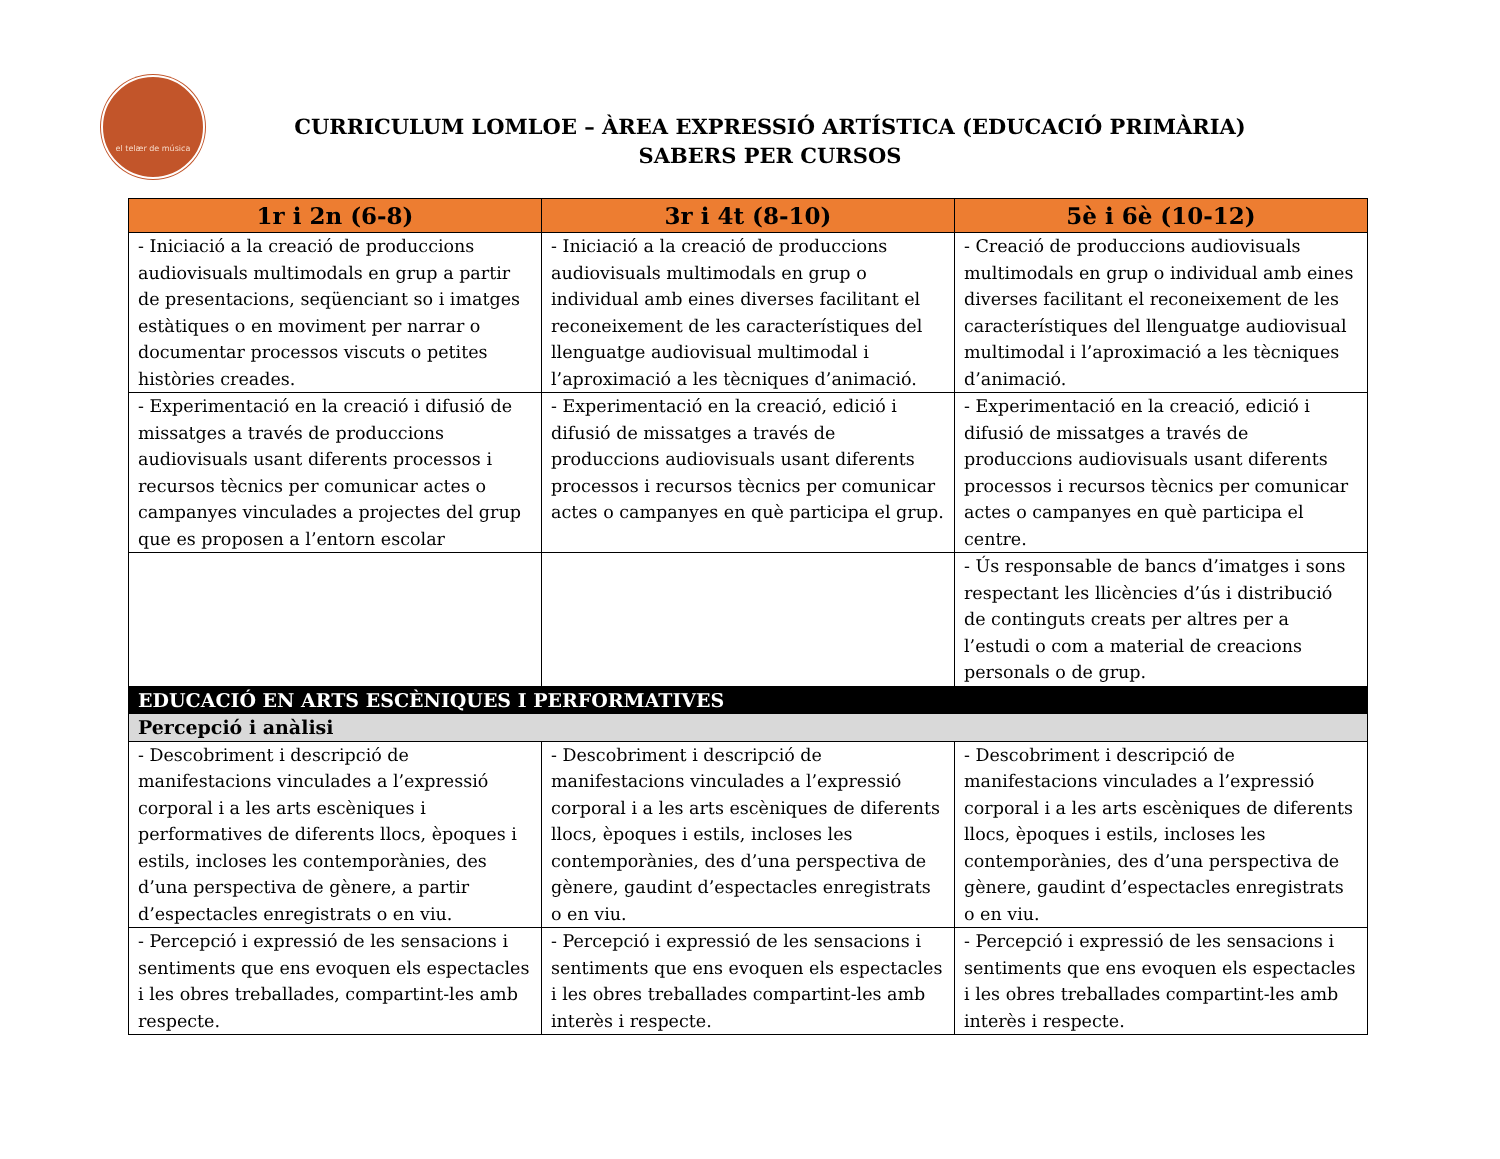el telær de música
CURRICULUM LOMLOE – ÀREA EXPRESSIÓ ARTÍSTICA (EDUCACIÓ PRIMÀRIA)
SABERS PER CURSOS
| 1r i 2n (6-8) | 3r i 4t (8-10) | 5è i 6è (10-12) |
| --- | --- | --- |
| - Iniciació a la creació de produccions audiovisuals multimodals en grup a partir de presentacions, seqüenciant so i imatges estàtiques o en moviment per narrar o documentar processos viscuts o petites històries creades. | - Iniciació a la creació de produccions audiovisuals multimodals en grup o individual amb eines diverses facilitant el reconeixement de les característiques del llenguatge audiovisual multimodal i l’aproximació a les tècniques d’animació. | - Creació de produccions audiovisuals multimodals en grup o individual amb eines diverses facilitant el reconeixement de les característiques del llenguatge audiovisual multimodal i l’aproximació a les tècniques d’animació. |
| - Experimentació en la creació i difusió de missatges a través de produccions audiovisuals usant diferents processos i recursos tècnics per comunicar actes o campanyes vinculades a projectes del grup que es proposen a l’entorn escolar | - Experimentació en la creació, edició i difusió de missatges a través de produccions audiovisuals usant diferents processos i recursos tècnics per comunicar actes o campanyes en què participa el grup. | - Experimentació en la creació, edició i difusió de missatges a través de produccions audiovisuals usant diferents processos i recursos tècnics per comunicar actes o campanyes en què participa el centre. |
| | | - Ús responsable de bancs d’imatges i sons respectant les llicències d’ús i distribució de continguts creats per altres per a l’estudi o com a material de creacions personals o de grup. |
| EDUCACIÓ EN ARTS ESCÈNIQUES I PERFORMATIVES | | |
| Percepció i anàlisi | | |
| - Descobriment i descripció de manifestacions vinculades a l’expressió corporal i a les arts escèniques i performatives de diferents llocs, èpoques i estils, incloses les contemporànies, des d’una perspectiva de gènere, a partir d’espectacles enregistrats o en viu. | - Descobriment i descripció de manifestacions vinculades a l’expressió corporal i a les arts escèniques de diferents llocs, èpoques i estils, incloses les contemporànies, des d’una perspectiva de gènere, gaudint d’espectacles enregistrats o en viu. | - Descobriment i descripció de manifestacions vinculades a l’expressió corporal i a les arts escèniques de diferents llocs, èpoques i estils, incloses les contemporànies, des d’una perspectiva de gènere, gaudint d’espectacles enregistrats o en viu. |
| - Percepció i expressió de les sensacions i sentiments que ens evoquen els espectacles i les obres treballades, compartint-les amb respecte. | - Percepció i expressió de les sensacions i sentiments que ens evoquen els espectacles i les obres treballades compartint-les amb interès i respecte. | - Percepció i expressió de les sensacions i sentiments que ens evoquen els espectacles i les obres treballades compartint-les amb interès i respecte. |